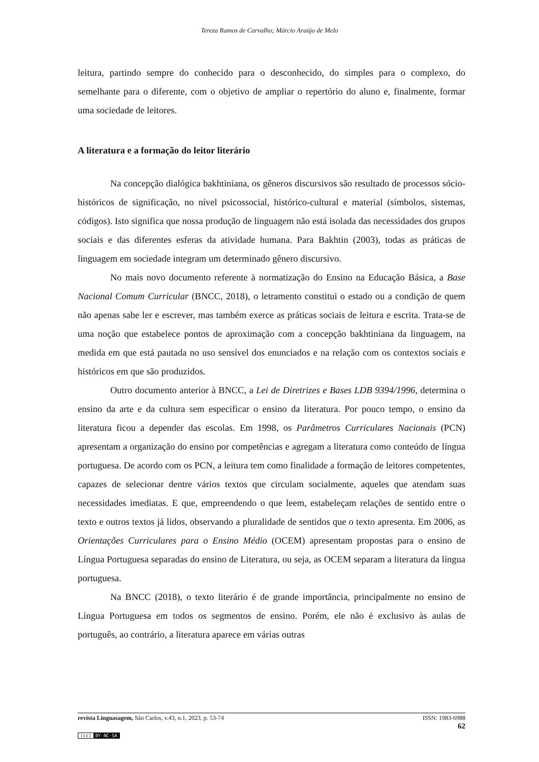Tereza Ramos de Carvalho; Márcio Araújo de Melo
leitura, partindo sempre do conhecido para o desconhecido, do simples para o complexo, do semelhante para o diferente, com o objetivo de ampliar o repertório do aluno e, finalmente, formar uma sociedade de leitores.
A literatura e a formação do leitor literário
Na concepção dialógica bakhtiniana, os gêneros discursivos são resultado de processos sócio-históricos de significação, no nível psicossocial, histórico-cultural e material (símbolos, sistemas, códigos). Isto significa que nossa produção de linguagem não está isolada das necessidades dos grupos sociais e das diferentes esferas da atividade humana. Para Bakhtin (2003), todas as práticas de linguagem em sociedade integram um determinado gênero discursivo.
No mais novo documento referente à normatização do Ensino na Educação Básica, a Base Nacional Comum Curricular (BNCC, 2018), o letramento constitui o estado ou a condição de quem não apenas sabe ler e escrever, mas também exerce as práticas sociais de leitura e escrita. Trata-se de uma noção que estabelece pontos de aproximação com a concepção bakhtiniana da linguagem, na medida em que está pautada no uso sensível dos enunciados e na relação com os contextos sociais e históricos em que são produzidos.
Outro documento anterior à BNCC, a Lei de Diretrizes e Bases LDB 9394/1996, determina o ensino da arte e da cultura sem especificar o ensino da literatura. Por pouco tempo, o ensino da literatura ficou a depender das escolas. Em 1998, os Parâmetros Curriculares Nacionais (PCN) apresentam a organização do ensino por competências e agregam a literatura como conteúdo de língua portuguesa. De acordo com os PCN, a leitura tem como finalidade a formação de leitores competentes, capazes de selecionar dentre vários textos que circulam socialmente, aqueles que atendam suas necessidades imediatas. E que, empreendendo o que leem, estabeleçam relações de sentido entre o texto e outros textos já lidos, observando a pluralidade de sentidos que o texto apresenta. Em 2006, as Orientações Curriculares para o Ensino Médio (OCEM) apresentam propostas para o ensino de Língua Portuguesa separadas do ensino de Literatura, ou seja, as OCEM separam a literatura da língua portuguesa.
Na BNCC (2018), o texto literário é de grande importância, principalmente no ensino de Língua Portuguesa em todos os segmentos de ensino. Porém, ele não é exclusivo às aulas de português, ao contrário, a literatura aparece em várias outras
revista Linguasagem, São Carlos, v.43, n.1, 2023, p. 53-74 ISSN: 1983-6988
62
(cc) BY-NC-SA